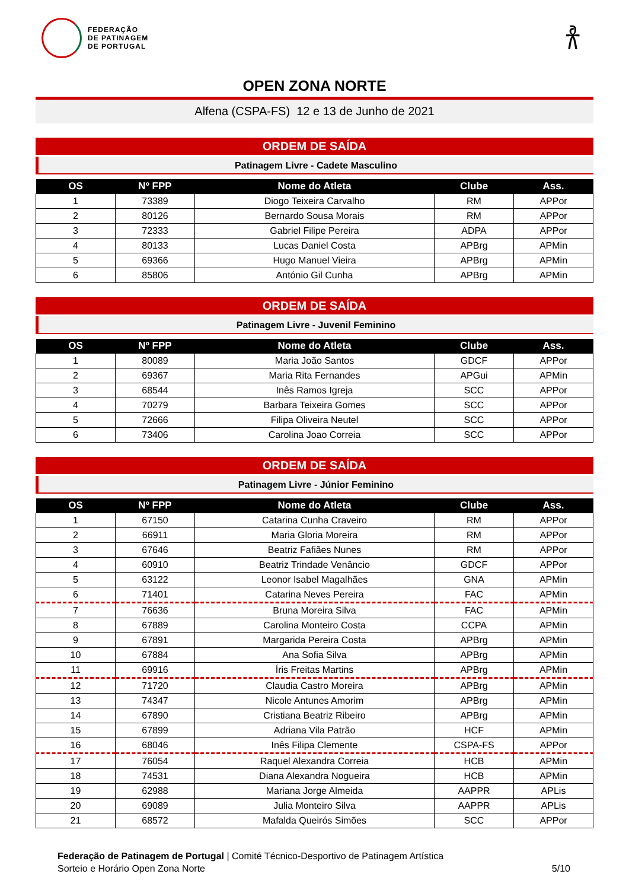FEDERAÇÃO
DE PATINAGEM
DE PORTUGAL
𐀪
OPEN ZONA NORTE
Alfena (CSPA-FS) 12 e 13 de Junho de 2021
ORDEM DE SAÍDA
Patinagem Livre - Cadete Masculino
| OS | Nº FPP | Nome do Atleta | Clube | Ass. |
| --- | --- | --- | --- | --- |
| 1 | 73389 | Diogo Teixeira Carvalho | RM | APPor |
| 2 | 80126 | Bernardo Sousa Morais | RM | APPor |
| 3 | 72333 | Gabriel Filipe Pereira | ADPA | APPor |
| 4 | 80133 | Lucas Daniel Costa | APBrg | APMin |
| 5 | 69366 | Hugo Manuel Vieira | APBrg | APMin |
| 6 | 85806 | António Gil Cunha | APBrg | APMin |
ORDEM DE SAÍDA
Patinagem Livre - Juvenil Feminino
| OS | Nº FPP | Nome do Atleta | Clube | Ass. |
| --- | --- | --- | --- | --- |
| 1 | 80089 | Maria João Santos | GDCF | APPor |
| 2 | 69367 | Maria Rita Fernandes | APGui | APMin |
| 3 | 68544 | Inês Ramos Igreja | SCC | APPor |
| 4 | 70279 | Barbara Teixeira Gomes | SCC | APPor |
| 5 | 72666 | Filipa Oliveira Neutel | SCC | APPor |
| 6 | 73406 | Carolina Joao Correia | SCC | APPor |
ORDEM DE SAÍDA
Patinagem Livre - Júnior Feminino
| OS | Nº FPP | Nome do Atleta | Clube | Ass. |
| --- | --- | --- | --- | --- |
| 1 | 67150 | Catarina Cunha Craveiro | RM | APPor |
| 2 | 66911 | Maria Gloria Moreira | RM | APPor |
| 3 | 67646 | Beatriz Fafiães Nunes | RM | APPor |
| 4 | 60910 | Beatriz Trindade Venâncio | GDCF | APPor |
| 5 | 63122 | Leonor Isabel Magalhães | GNA | APMin |
| 6 | 71401 | Catarina Neves Pereira | FAC | APMin |
| 7 | 76636 | Bruna Moreira Silva | FAC | APMin |
| 8 | 67889 | Carolina Monteiro Costa | CCPA | APMin |
| 9 | 67891 | Margarida Pereira Costa | APBrg | APMin |
| 10 | 67884 | Ana Sofia Silva | APBrg | APMin |
| 11 | 69916 | Íris Freitas Martins | APBrg | APMin |
| 12 | 71720 | Claudia Castro Moreira | APBrg | APMin |
| 13 | 74347 | Nicole Antunes Amorim | APBrg | APMin |
| 14 | 67890 | Cristiana Beatriz Ribeiro | APBrg | APMin |
| 15 | 67899 | Adriana Vila Patrão | HCF | APMin |
| 16 | 68046 | Inês Filipa Clemente | CSPA-FS | APPor |
| 17 | 76054 | Raquel Alexandra Correia | HCB | APMin |
| 18 | 74531 | Diana Alexandra Nogueira | HCB | APMin |
| 19 | 62988 | Mariana Jorge Almeida | AAPPR | APLis |
| 20 | 69089 | Julia Monteiro Silva | AAPPR | APLis |
| 21 | 68572 | Mafalda Queirós Simões | SCC | APPor |
Federação de Patinagem de Portugal | Comité Técnico-Desportivo de Patinagem Artística
Sorteio e Horário Open Zona Norte
5/10